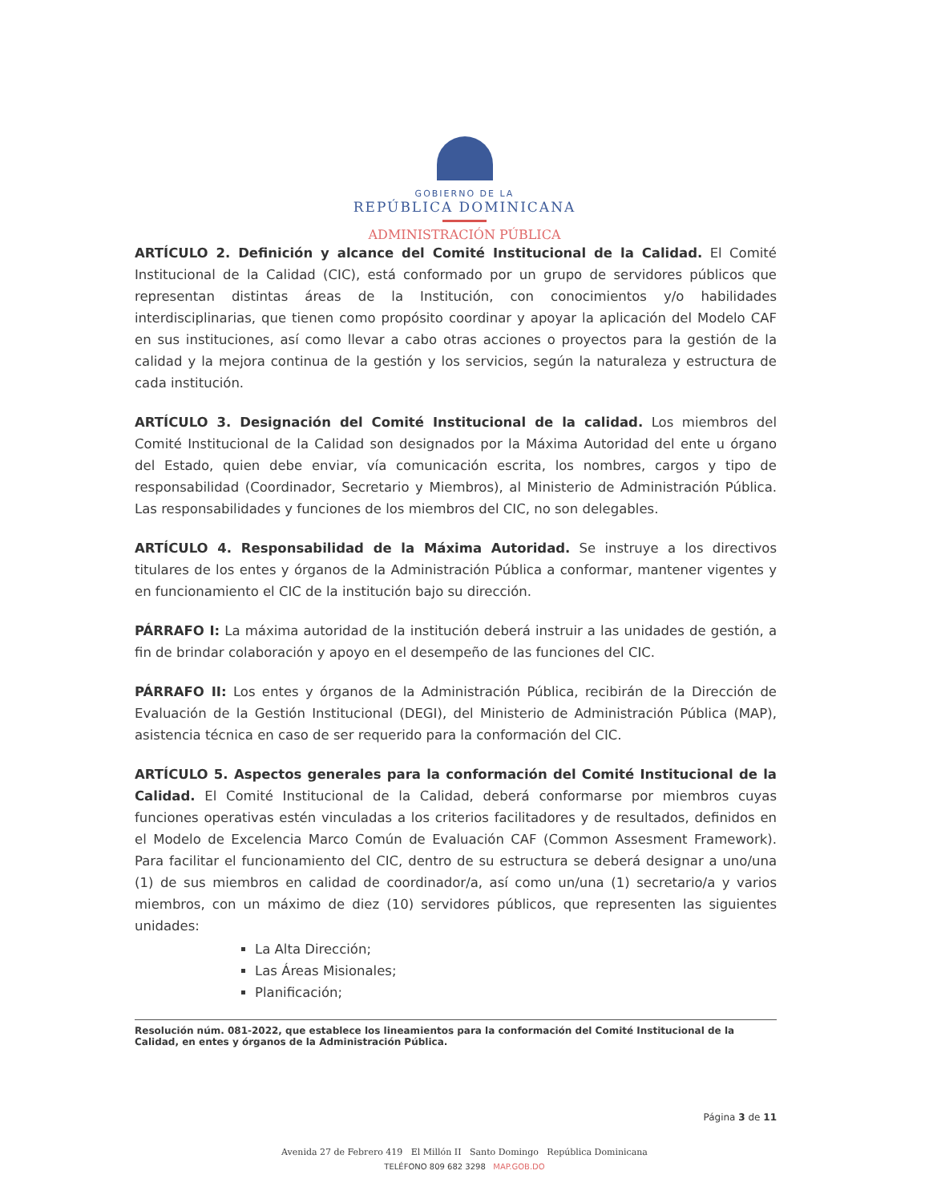GOBIERNO DE LA
REPÚBLICA DOMINICANA
ADMINISTRACIÓN PÚBLICA
ARTÍCULO 2. Definición y alcance del Comité Institucional de la Calidad. El Comité Institucional de la Calidad (CIC), está conformado por un grupo de servidores públicos que representan distintas áreas de la Institución, con conocimientos y/o habilidades interdisciplinarias, que tienen como propósito coordinar y apoyar la aplicación del Modelo CAF en sus instituciones, así como llevar a cabo otras acciones o proyectos para la gestión de la calidad y la mejora continua de la gestión y los servicios, según la naturaleza y estructura de cada institución.
ARTÍCULO 3. Designación del Comité Institucional de la calidad. Los miembros del Comité Institucional de la Calidad son designados por la Máxima Autoridad del ente u órgano del Estado, quien debe enviar, vía comunicación escrita, los nombres, cargos y tipo de responsabilidad (Coordinador, Secretario y Miembros), al Ministerio de Administración Pública. Las responsabilidades y funciones de los miembros del CIC, no son delegables.
ARTÍCULO 4. Responsabilidad de la Máxima Autoridad. Se instruye a los directivos titulares de los entes y órganos de la Administración Pública a conformar, mantener vigentes y en funcionamiento el CIC de la institución bajo su dirección.
PÁRRAFO I: La máxima autoridad de la institución deberá instruir a las unidades de gestión, a fin de brindar colaboración y apoyo en el desempeño de las funciones del CIC.
PÁRRAFO II: Los entes y órganos de la Administración Pública, recibirán de la Dirección de Evaluación de la Gestión Institucional (DEGI), del Ministerio de Administración Pública (MAP), asistencia técnica en caso de ser requerido para la conformación del CIC.
ARTÍCULO 5. Aspectos generales para la conformación del Comité Institucional de la Calidad. El Comité Institucional de la Calidad, deberá conformarse por miembros cuyas funciones operativas estén vinculadas a los criterios facilitadores y de resultados, definidos en el Modelo de Excelencia Marco Común de Evaluación CAF (Common Assesment Framework). Para facilitar el funcionamiento del CIC, dentro de su estructura se deberá designar a uno/una (1) de sus miembros en calidad de coordinador/a, así como un/una (1) secretario/a y varios miembros, con un máximo de diez (10) servidores públicos, que representen las siguientes unidades:
La Alta Dirección;
Las Áreas Misionales;
Planificación;
Resolución núm. 081-2022, que establece los lineamientos para la conformación del Comité Institucional de la Calidad, en entes y órganos de la Administración Pública.
Página 3 de 11
Avenida 27 de Febrero 419 El Millón II Santo Domingo República Dominicana
TELÉFONO 809 682 3298 MAP.GOB.DO